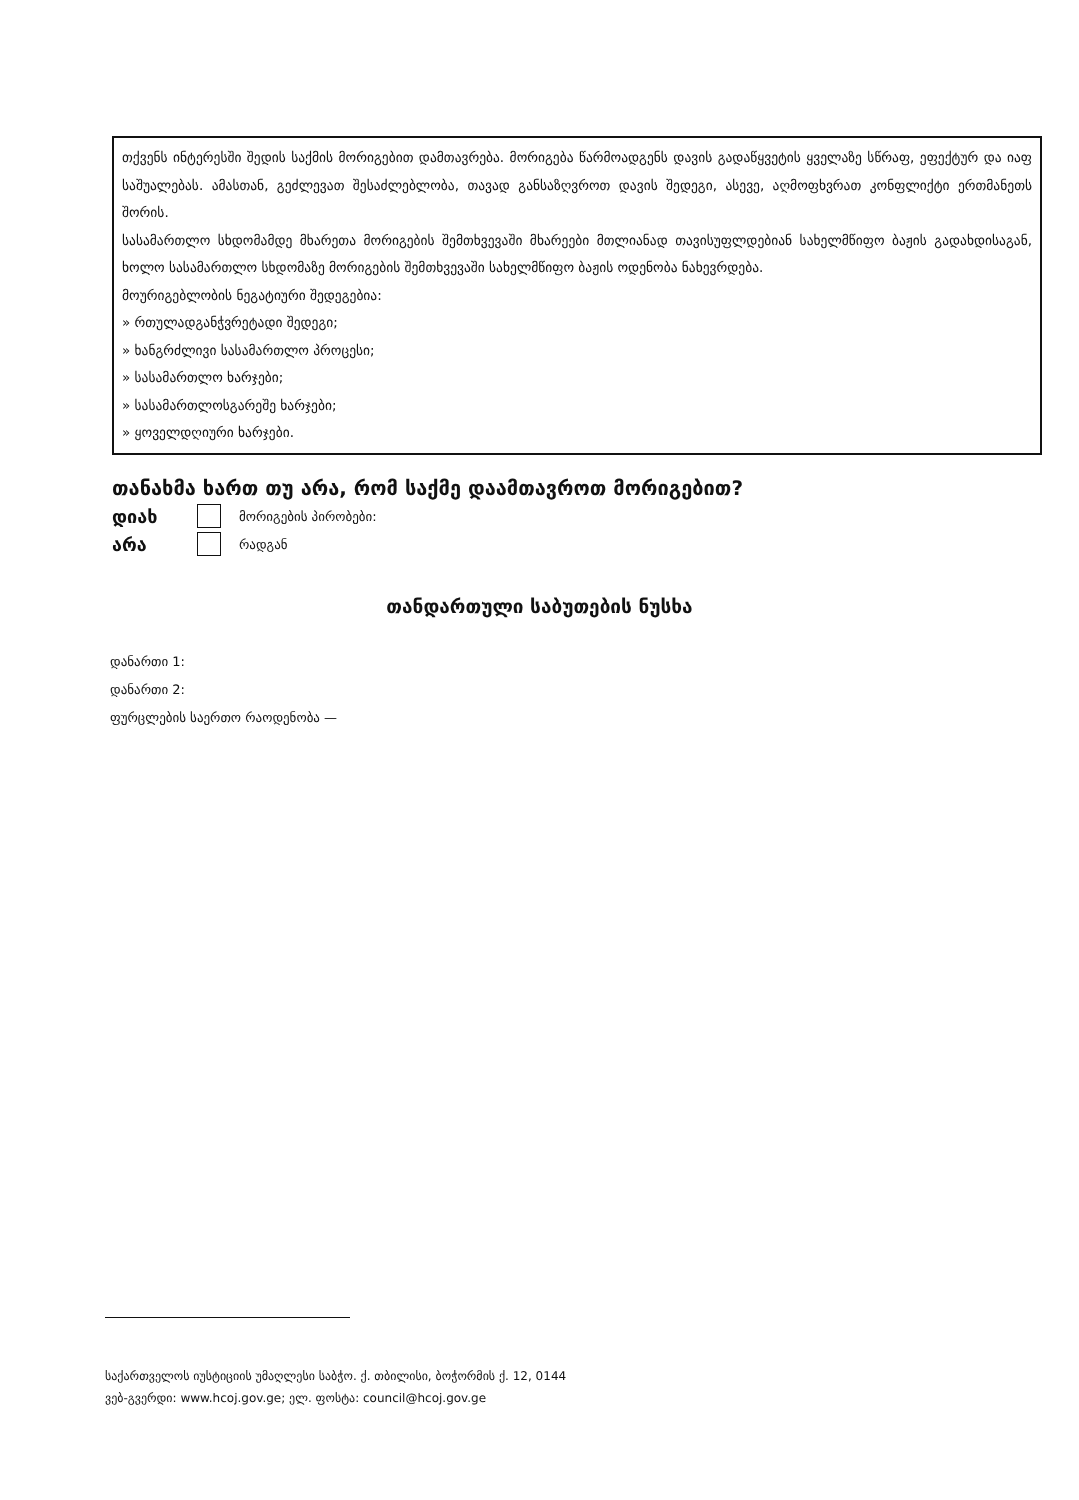თქვენს ინტერესში შედის საქმის მორიგებით დამთავრება. მორიგება წარმოადგენს დავის გადაწყვეტის ყველაზე სწრაფ, ეფექტურ და იაფ საშუალებას. ამასთან, გეძლევათ შესაძლებლობა, თავად განსაზღვროთ დავის შედეგი, ასევე, აღმოფხვრათ კონფლიქტი ერთმანეთს შორის.
სასამართლო სხდომამდე მხარეთა მორიგების შემთხვევაში მხარეები მთლიანად თავისუფლდებიან სახელმწიფო ბაჟის გადახდისაგან, ხოლო სასამართლო სხდომაზე მორიგების შემთხვევაში სახელმწიფო ბაჟის ოდენობა ნახევრდება.
მოურიგებლობის ნეგატიური შედეგებია:
» რთულადგანჭვრეტადი შედეგი;
» ხანგრძლივი სასამართლო პროცესი;
» სასამართლო ხარჯები;
» სასამართლოსგარეშე ხარჯები;
» ყოველდღიური ხარჯები.
თანახმა ხართ თუ არა, რომ საქმე დაამთავროთ მორიგებით?
დიახ მორიგების პირობები:
არა რადგან
თანდართული საბუთების ნუსხა
დანართი 1:
დანართი 2:
ფურცლების საერთო რაოდენობა —
საქართველოს იუსტიციის უმაღლესი საბჭო. ქ. თბილისი, ბოჭორმის ქ. 12, 0144
ვებ-გვერდი: www.hcoj.gov.ge; ელ. ფოსტა: council@hcoj.gov.ge